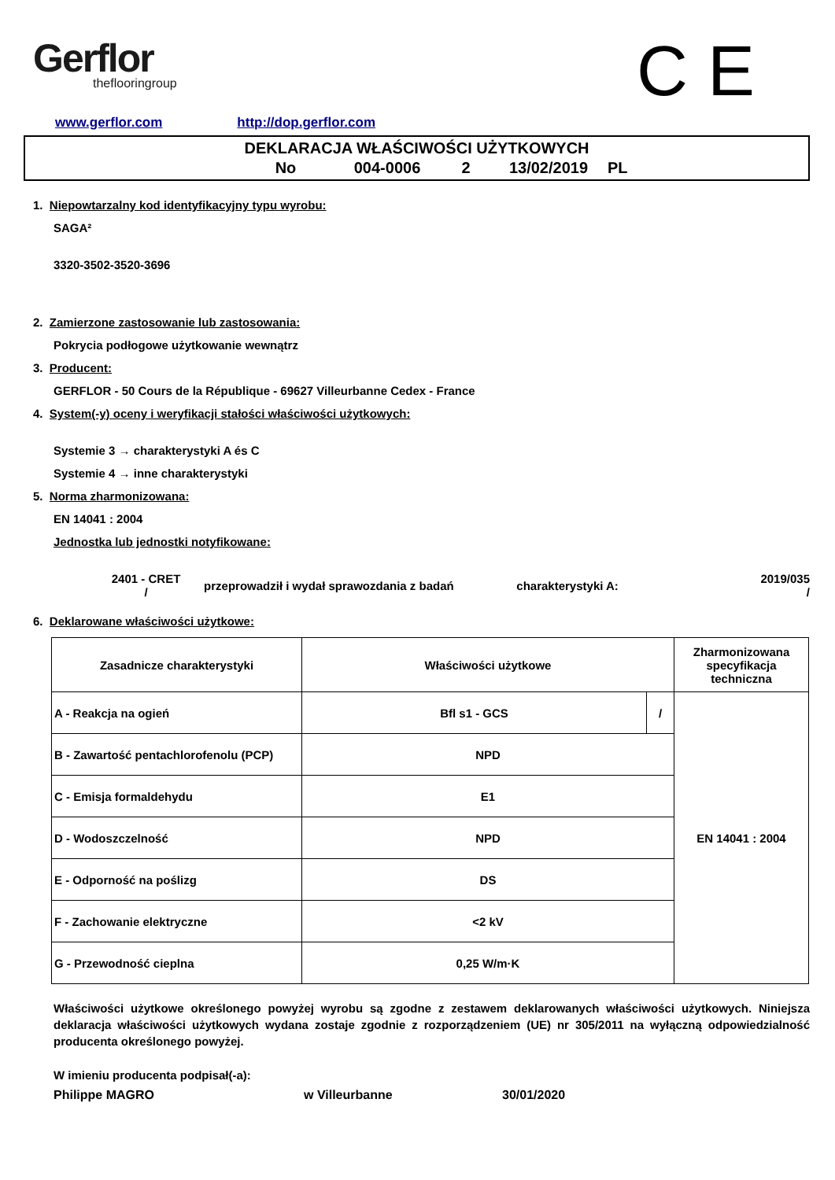Gerflor
theflooringroup
C E
www.gerflor.com http://dop.gerflor.com
DEKLARACJA WŁAŚCIWOŚCI UŻYTKOWYCH
No 004-0006 2 13/02/2019 PL
1. Niepowtarzalny kod identyfikacyjny typu wyrobu:
SAGA²
3320-3502-3520-3696
2. Zamierzone zastosowanie lub zastosowania:
Pokrycia podłogowe użytkowanie wewnątrz
3. Producent:
GERFLOR - 50 Cours de la République - 69627 Villeurbanne Cedex - France
4. System(-y) oceny i weryfikacji stałości właściwości użytkowych:
Systemie 3 → charakterystyki A és C
Systemie 4 → inne charakterystyki
5. Norma zharmonizowana:
EN 14041 : 2004
Jednostka lub jednostki notyfikowane:
2401 - CRET
/ przeprowadził i wydał sprawozdania z badań charakterystyki A: 2019/035
/
6. Deklarowane właściwości użytkowe:
| Zasadnicze charakterystyki | Właściwości użytkowe | | Zharmonizowana specyfikacja techniczna |
| A - Reakcja na ogień | Bfl s1 - GCS | / | EN 14041 : 2004 |
| B - Zawartość pentachlorofenolu (PCP) | NPD | | |
| C - Emisja formaldehydu | E1 | | |
| D - Wodoszczelność | NPD | | |
| E - Odporność na poślizg | DS | | |
| F - Zachowanie elektryczne | <2 kV | | |
| G - Przewodność cieplna | 0,25 W/m·K | | |
Właściwości użytkowe określonego powyżej wyrobu są zgodne z zestawem deklarowanych właściwości użytkowych. Niniejsza deklaracja właściwości użytkowych wydana zostaje zgodnie z rozporządzeniem (UE) nr 305/2011 na wyłączną odpowiedzialność producenta określonego powyżej.
W imieniu producenta podpisał(-a):
Philippe MAGRO w Villeurbanne 30/01/2020